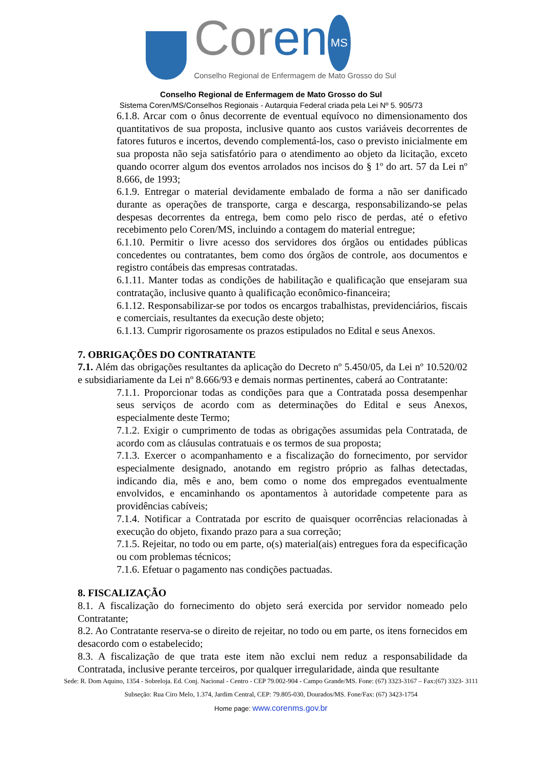Coren MS
Conselho Regional de Enfermagem de Mato Grosso do Sul
Conselho Regional de Enfermagem de Mato Grosso do Sul
Sistema Coren/MS/Conselhos Regionais - Autarquia Federal criada pela Lei Nº 5. 905/73
6.1.8. Arcar com o ônus decorrente de eventual equívoco no dimensionamento dos quantitativos de sua proposta, inclusive quanto aos custos variáveis decorrentes de fatores futuros e incertos, devendo complementá-los, caso o previsto inicialmente em sua proposta não seja satisfatório para o atendimento ao objeto da licitação, exceto quando ocorrer algum dos eventos arrolados nos incisos do § 1º do art. 57 da Lei nº 8.666, de 1993;
6.1.9. Entregar o material devidamente embalado de forma a não ser danificado durante as operações de transporte, carga e descarga, responsabilizando-se pelas despesas decorrentes da entrega, bem como pelo risco de perdas, até o efetivo recebimento pelo Coren/MS, incluindo a contagem do material entregue;
6.1.10. Permitir o livre acesso dos servidores dos órgãos ou entidades públicas concedentes ou contratantes, bem como dos órgãos de controle, aos documentos e registro contábeis das empresas contratadas.
6.1.11. Manter todas as condições de habilitação e qualificação que ensejaram sua contratação, inclusive quanto à qualificação econômico-financeira;
6.1.12. Responsabilizar-se por todos os encargos trabalhistas, previdenciários, fiscais e comerciais, resultantes da execução deste objeto;
6.1.13. Cumprir rigorosamente os prazos estipulados no Edital e seus Anexos.
7. OBRIGAÇÕES DO CONTRATANTE
7.1. Além das obrigações resultantes da aplicação do Decreto nº 5.450/05, da Lei nº 10.520/02 e subsidiariamente da Lei nº 8.666/93 e demais normas pertinentes, caberá ao Contratante:
7.1.1. Proporcionar todas as condições para que a Contratada possa desempenhar seus serviços de acordo com as determinações do Edital e seus Anexos, especialmente deste Termo;
7.1.2. Exigir o cumprimento de todas as obrigações assumidas pela Contratada, de acordo com as cláusulas contratuais e os termos de sua proposta;
7.1.3. Exercer o acompanhamento e a fiscalização do fornecimento, por servidor especialmente designado, anotando em registro próprio as falhas detectadas, indicando dia, mês e ano, bem como o nome dos empregados eventualmente envolvidos, e encaminhando os apontamentos à autoridade competente para as providências cabíveis;
7.1.4. Notificar a Contratada por escrito de quaisquer ocorrências relacionadas à execução do objeto, fixando prazo para a sua correção;
7.1.5. Rejeitar, no todo ou em parte, o(s) material(ais) entregues fora da especificação ou com problemas técnicos;
7.1.6. Efetuar o pagamento nas condições pactuadas.
8. FISCALIZAÇÃO
8.1. A fiscalização do fornecimento do objeto será exercida por servidor nomeado pelo Contratante;
8.2. Ao Contratante reserva-se o direito de rejeitar, no todo ou em parte, os itens fornecidos em desacordo com o estabelecido;
8.3. A fiscalização de que trata este item não exclui nem reduz a responsabilidade da Contratada, inclusive perante terceiros, por qualquer irregularidade, ainda que resultante
Sede: R. Dom Aquino, 1354 - Sobreloja. Ed. Conj. Nacional - Centro - CEP 79.002-904 - Campo Grande/MS. Fone: (67) 3323-3167 – Fax:(67) 3323- 3111
Subseção: Rua Ciro Melo, 1.374, Jardim Central, CEP: 79.805-030, Dourados/MS. Fone/Fax: (67) 3423-1754
Home page: www.corenms.gov.br